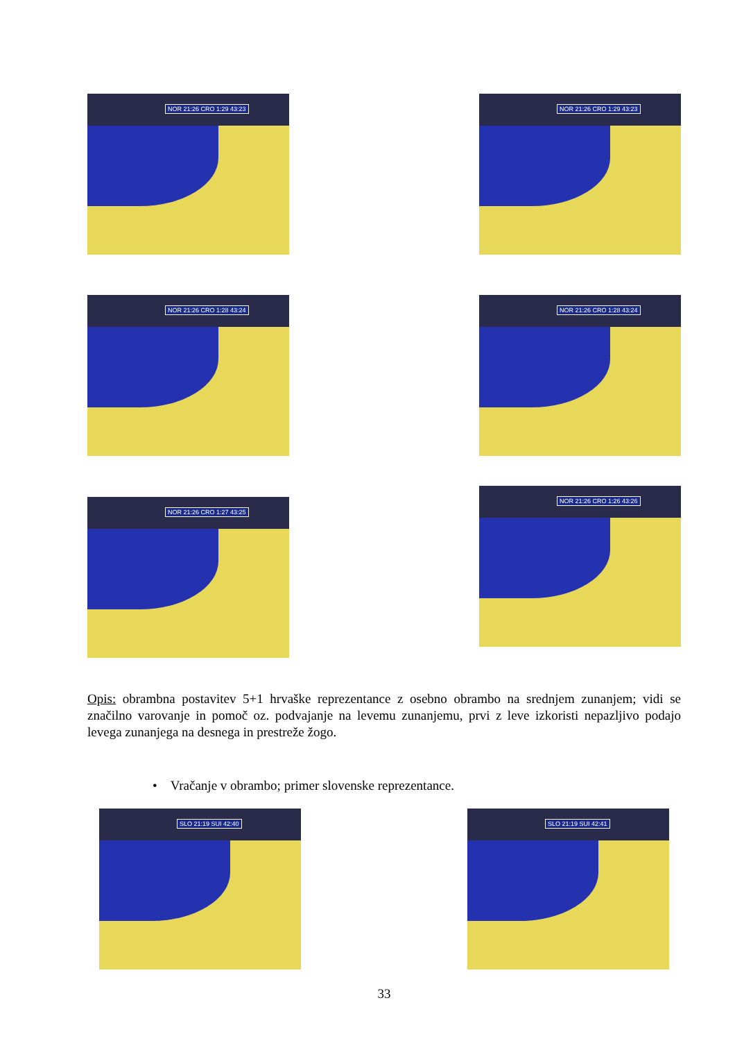NOR 21:26 CRO 1:29 43:23
NOR 21:26 CRO 1:29 43:23
NOR 21:26 CRO 1:28 43:24
NOR 21:26 CRO 1:28 43:24
NOR 21:26 CRO 1:27 43:25
NOR 21:26 CRO 1:26 43:26
Opis: obrambna postavitev 5+1 hrvaške reprezentance z osebno obrambo na srednjem zunanjem; vidi se značilno varovanje in pomoč oz. podvajanje na levemu zunanjemu, prvi z leve izkoristi nepazljivo podajo levega zunanjega na desnega in prestreže žogo.
• Vračanje v obrambo; primer slovenske reprezentance.
SLO 21:19 SUI 42:40
SLO 21:19 SUI 42:41
33